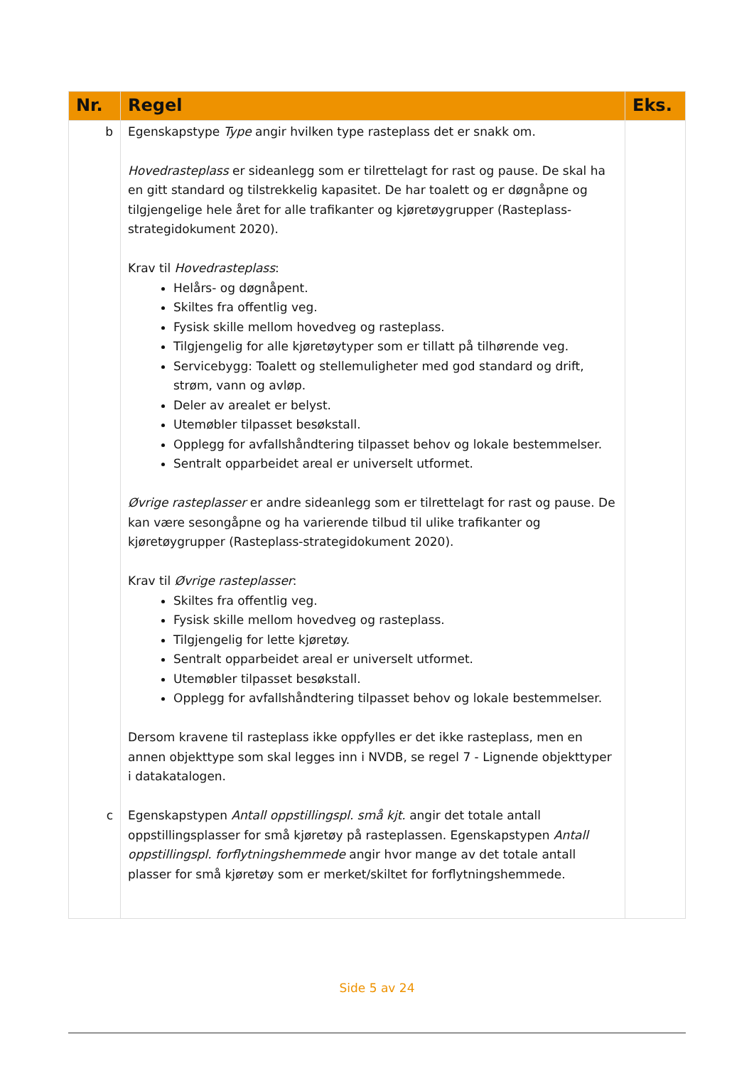| Nr. | Regel | Eks. |
| --- | --- | --- |
| b c | Egenskapstype Type angir hvilken type rasteplass det er snakk om. Hovedrasteplass er sideanlegg som er tilrettelagt for rast og pause. De skal ha en gitt standard og tilstrekkelig kapasitet. De har toalett og er døgnåpne og tilgjengelige hele året for alle trafikanter og kjøretøygrupper (Rasteplass-strategidokument 2020). Krav til Hovedrasteplass : Helårs- og døgnåpent. Skiltes fra offentlig veg. Fysisk skille mellom hovedveg og rasteplass. Tilgjengelig for alle kjøretøytyper som er tillatt på tilhørende veg. Servicebygg: Toalett og stellemuligheter med god standard og drift, strøm, vann og avløp. Deler av arealet er belyst. Utemøbler tilpasset besøkstall. Opplegg for avfallshåndtering tilpasset behov og lokale bestemmelser. Sentralt opparbeidet areal er universelt utformet. Øvrige rasteplasser er andre sideanlegg som er tilrettelagt for rast og pause. De kan være sesongåpne og ha varierende tilbud til ulike trafikanter og kjøretøygrupper (Rasteplass-strategidokument 2020). Krav til Øvrige rasteplasser : Skiltes fra offentlig veg. Fysisk skille mellom hovedveg og rasteplass. Tilgjengelig for lette kjøretøy. Sentralt opparbeidet areal er universelt utformet. Utemøbler tilpasset besøkstall. Opplegg for avfallshåndtering tilpasset behov og lokale bestemmelser. Dersom kravene til rasteplass ikke oppfylles er det ikke rasteplass, men en annen objekttype som skal legges inn i NVDB, se regel 7 - Lignende objekttyper i datakatalogen. Egenskapstypen Antall oppstillingspl. små kjt. angir det totale antall oppstillingsplasser for små kjøretøy på rasteplassen. Egenskapstypen Antall oppstillingspl. forflytningshemmede angir hvor mange av det totale antall plasser for små kjøretøy som er merket/skiltet for forflytningshemmede. | |
Side 5 av 24